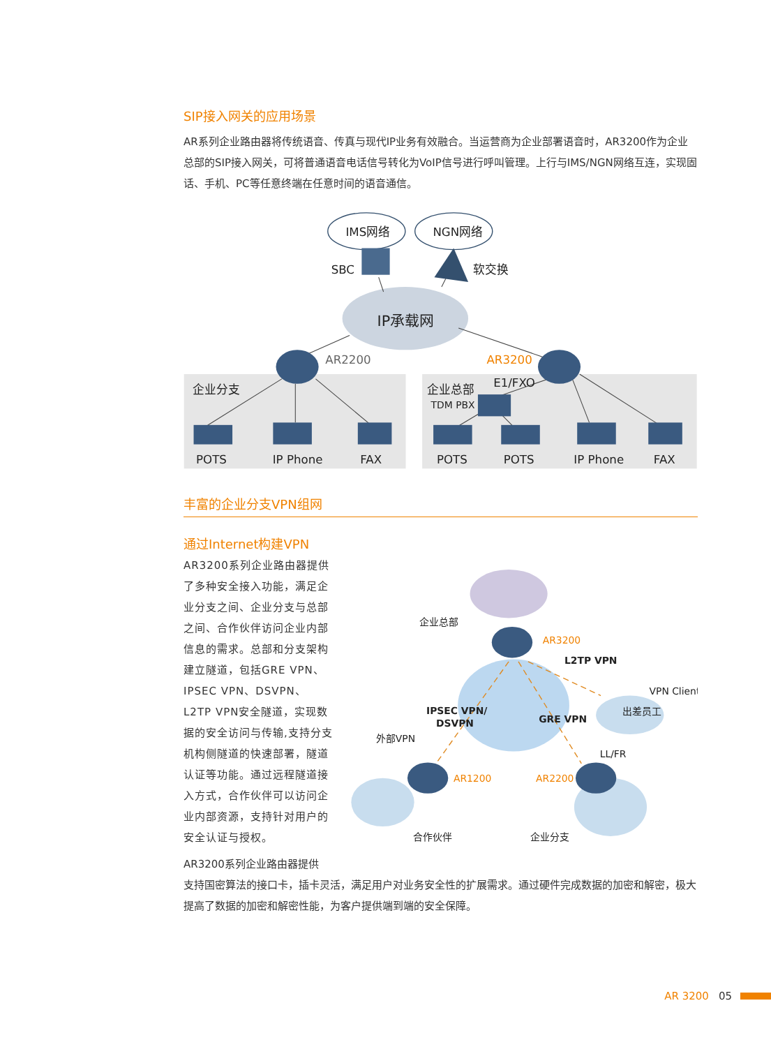SIP接入网关的应用场景
AR系列企业路由器将传统语音、传真与现代IP业务有效融合。当运营商为企业部署语音时，AR3200作为企业总部的SIP接入网关，可将普通语音电话信号转化为VoIP信号进行呼叫管理。上行与IMS/NGN网络互连，实现固话、手机、PC等任意终端在任意时间的语音通信。
IMS网络
NGN网络
SBC
软交换
IP承载网
AR2200
AR3200
企业分支
企业总部
E1/FXO
TDM PBX
POTS
IP Phone
FAX
POTS
POTS
IP Phone
FAX
丰富的企业分支VPN组网
通过Internet构建VPN
AR3200系列企业路由器提供了多种安全接入功能，满足企业分支之间、企业分支与总部之间、合作伙伴访问企业内部信息的需求。总部和分支架构建立隧道，包括GRE VPN、IPSEC VPN、DSVPN、L2TP VPN安全隧道，实现数据的安全访问与传输,支持分支机构侧隧道的快速部署，隧道认证等功能。通过远程隧道接入方式，合作伙伴可以访问企业内部资源，支持针对用户的安全认证与授权。
企业总部
AR3200
L2TP VPN
VPN Client
出差员工
IPSEC VPN/
DSVPN
GRE VPN
外部VPN
LL/FR
AR1200
AR2200
合作伙伴
企业分支
AR3200系列企业路由器提供
支持国密算法的接口卡，插卡灵活，满足用户对业务安全性的扩展需求。通过硬件完成数据的加密和解密，极大提高了数据的加密和解密性能，为客户提供端到端的安全保障。
AR 3200 05